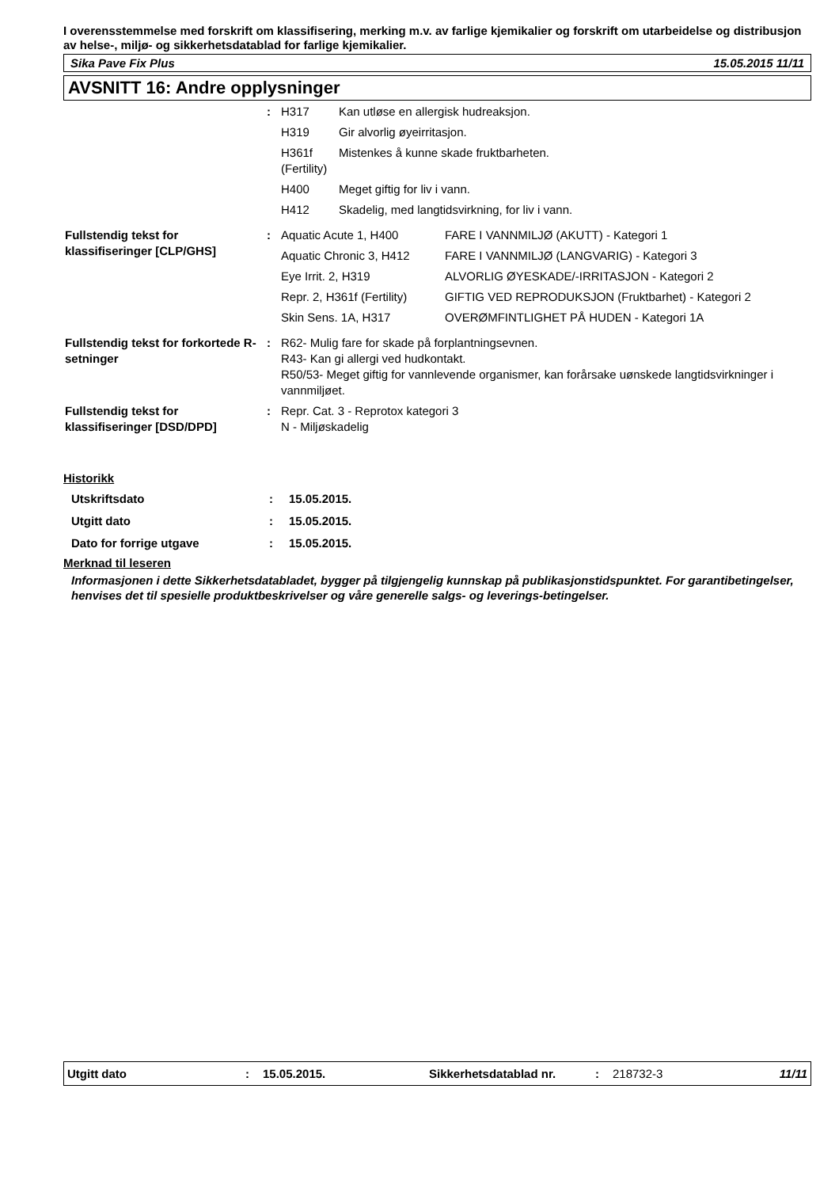I overensstemmelse med forskrift om klassifisering, merking m.v. av farlige kjemikalier og forskrift om utarbeidelse og distribusjon av helse-, miljø- og sikkerhetsdatablad for farlige kjemikalier.
Sika Pave Fix Plus 15.05.2015 11/11
AVSNITT 16: Andre opplysninger
| | : | / H317 / Kan utløse en allergisk hudreaksjon. / / H319 / Gir alvorlig øyeirritasjon. / / H361f (Fertility) / Mistenkes å kunne skade fruktbarheten. / / H400 / Meget giftig for liv i vann. / / H412 / Skadelig, med langtidsvirkning, for liv i vann. / |
| Fullstendig tekst for klassifiseringer [CLP/GHS] | : | / Aquatic Acute 1, H400 / FARE I VANNMILJØ (AKUTT) - Kategori 1 / / Aquatic Chronic 3, H412 / FARE I VANNMILJØ (LANGVARIG) - Kategori 3 / / Eye Irrit. 2, H319 / ALVORLIG ØYESKADE/-IRRITASJON - Kategori 2 / / Repr. 2, H361f (Fertility) / GIFTIG VED REPRODUKSJON (Fruktbarhet) - Kategori 2 / / Skin Sens. 1A, H317 / OVERØMFINTLIGHET PÅ HUDEN - Kategori 1A / |
| Fullstendig tekst for forkortede R-setninger | : | R62- Mulig fare for skade på forplantningsevnen. R43- Kan gi allergi ved hudkontakt. R50/53- Meget giftig for vannlevende organismer, kan forårsake uønskede langtidsvirkninger i vannmiljøet. |
| Fullstendig tekst for klassifiseringer [DSD/DPD] | : | Repr. Cat. 3 - Reprotox kategori 3 N - Miljøskadelig |
Historikk
| Utskriftsdato | : | 15.05.2015. |
| Utgitt dato | : | 15.05.2015. |
| Dato for forrige utgave | : | 15.05.2015. |
Merknad til leseren
Informasjonen i dette Sikkerhetsdatabladet, bygger på tilgjengelig kunnskap på publikasjonstidspunktet. For garantibetingelser, henvises det til spesielle produktbeskrivelser og våre generelle salgs- og leverings-betingelser.
Utgitt dato: 15.05.2015. Sikkerhetsdatablad nr.: 218732-3 11/11